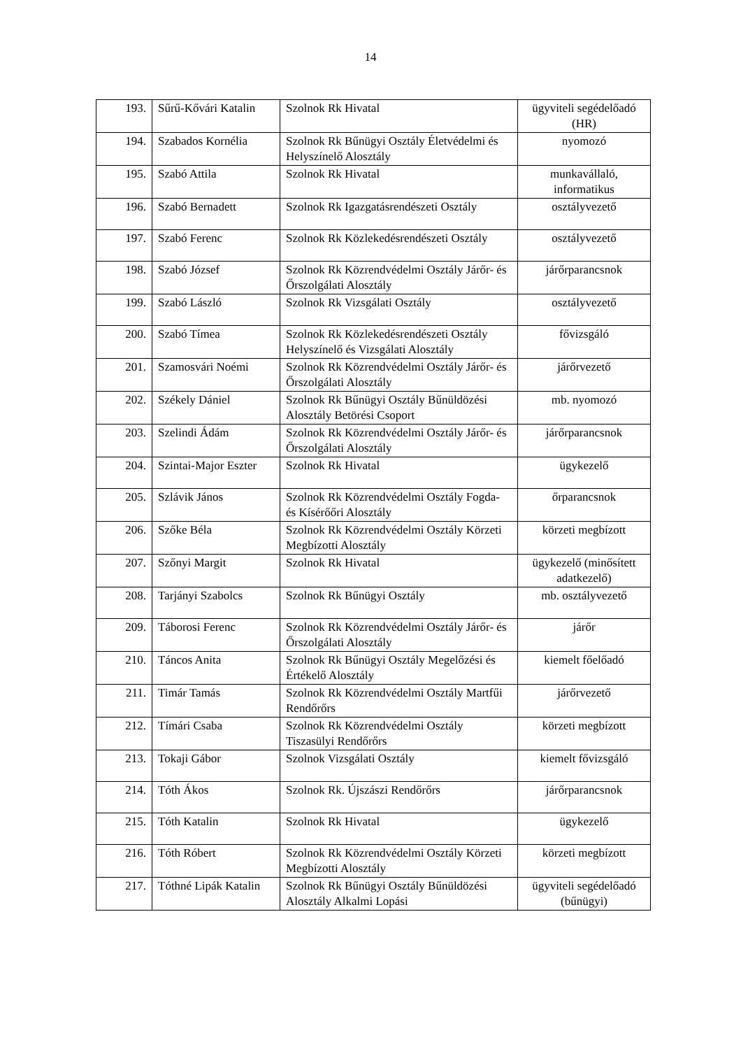14
| 193. | Sűrű-Kővári Katalin | Szolnok Rk Hivatal | ügyviteli segédelőadó (HR) |
| 194. | Szabados Kornélia | Szolnok Rk Bűnügyi Osztály Életvédelmi és Helyszínelő Alosztály | nyomozó |
| 195. | Szabó Attila | Szolnok Rk Hivatal | munkavállaló, informatikus |
| 196. | Szabó Bernadett | Szolnok Rk Igazgatásrendészeti Osztály | osztályvezető |
| 197. | Szabó Ferenc | Szolnok Rk Közlekedésrendészeti Osztály | osztályvezető |
| 198. | Szabó József | Szolnok Rk Közrendvédelmi Osztály Járőr- és Őrszolgálati Alosztály | járőrparancsnok |
| 199. | Szabó László | Szolnok Rk Vizsgálati Osztály | osztályvezető |
| 200. | Szabó Tímea | Szolnok Rk Közlekedésrendészeti Osztály Helyszínelő és Vizsgálati Alosztály | fővizsgáló |
| 201. | Szamosvári Noémi | Szolnok Rk Közrendvédelmi Osztály Járőr- és Őrszolgálati Alosztály | járőrvezető |
| 202. | Székely Dániel | Szolnok Rk Bűnügyi Osztály Bűnüldözési Alosztály Betörési Csoport | mb. nyomozó |
| 203. | Szelindi Ádám | Szolnok Rk Közrendvédelmi Osztály Járőr- és Őrszolgálati Alosztály | járőrparancsnok |
| 204. | Szintai-Major Eszter | Szolnok Rk Hivatal | ügykezelő |
| 205. | Szlávik János | Szolnok Rk Közrendvédelmi Osztály Fogda- és Kísérőőri Alosztály | őrparancsnok |
| 206. | Szőke Béla | Szolnok Rk Közrendvédelmi Osztály Körzeti Megbízotti Alosztály | körzeti megbízott |
| 207. | Szőnyi Margit | Szolnok Rk Hivatal | ügykezelő (minősített adatkezelő) |
| 208. | Tarjányi Szabolcs | Szolnok Rk Bűnügyi Osztály | mb. osztályvezető |
| 209. | Táborosi Ferenc | Szolnok Rk Közrendvédelmi Osztály Járőr- és Őrszolgálati Alosztály | járőr |
| 210. | Táncos Anita | Szolnok Rk Bűnügyi Osztály Megelőzési és Értékelő Alosztály | kiemelt főelőadó |
| 211. | Timár Tamás | Szolnok Rk Közrendvédelmi Osztály Martfűi Rendőrőrs | járőrvezető |
| 212. | Tímári Csaba | Szolnok Rk Közrendvédelmi Osztály Tiszasülyi Rendőrőrs | körzeti megbízott |
| 213. | Tokaji Gábor | Szolnok Vizsgálati Osztály | kiemelt fővizsgáló |
| 214. | Tóth Ákos | Szolnok Rk. Újszászi Rendőrőrs | járőrparancsnok |
| 215. | Tóth Katalin | Szolnok Rk Hivatal | ügykezelő |
| 216. | Tóth Róbert | Szolnok Rk Közrendvédelmi Osztály Körzeti Megbízotti Alosztály | körzeti megbízott |
| 217. | Tóthné Lipák Katalin | Szolnok Rk Bűnügyi Osztály Bűnüldözési Alosztály Alkalmi Lopási | ügyviteli segédelőadó (bűnügyi) |